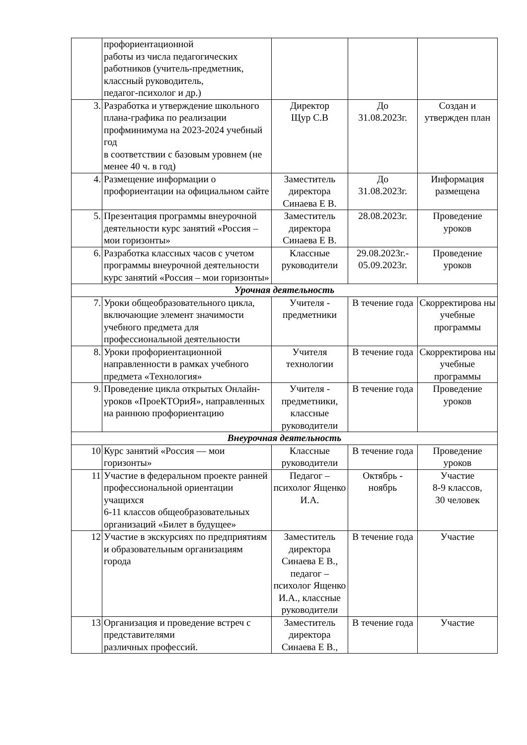| | профориентационной работы из числа педагогических работников (учитель-предметник, классный руководитель, педагог-психолог и др.) | | | |
| 3. | Разработка и утверждение школьного плана-графика по реализации профминимума на 2023-2024 учебный год в соответствии с базовым уровнем (не менее 40 ч. в год) | Директор Щур С.В | До 31.08.2023г. | Создан и утвержден план |
| 4. | Размещение информации о профориентации на официальном сайте | Заместитель директора Синаева Е В. | До 31.08.2023г. | Информация размещена |
| 5. | Презентация программы внеурочной деятельности курс занятий «Россия – мои горизонты» | Заместитель директора Синаева Е В. | 28.08.2023г. | Проведение уроков |
| 6. | Разработка классных часов с учетом программы внеурочной деятельности курс занятий «Россия – мои горизонты» | Классные руководители | 29.08.2023г.- 05.09.2023г. | Проведение уроков |
| Урочная деятельность | | | | |
| 7. | Уроки общеобразовательного цикла, включающие элемент значимости учебного предмета для профессиональной деятельности | Учителя - предметники | В течение года | Скорректирова ны учебные программы |
| 8. | Уроки профориентационной направленности в рамках учебного предмета «Технология» | Учителя технологии | В течение года | Скорректирова ны учебные программы |
| 9. | Проведение цикла открытых Онлайн-уроков «ПроеКТОриЯ», направленных на раннюю профориентацию | Учителя - предметники, классные руководители | В течение года | Проведение уроков |
| Внеурочная деятельность | | | | |
| 10 | Курс занятий «Россия — мои горизонты» | Классные руководители | В течение года | Проведение уроков |
| 11 | Участие в федеральном проекте ранней профессиональной ориентации учащихся 6-11 классов общеобразовательных организаций «Билет в будущее» | Педагог – психолог Ященко И.А. | Октябрь - ноябрь | Участие 8-9 классов, 30 человек |
| 12 | Участие в экскурсиях по предприятиям и образовательным организациям города | Заместитель директора Синаева Е В., педагог – психолог Ященко И.А., классные руководители | В течение года | Участие |
| 13 | Организация и проведение встреч с представителями различных профессий. | Заместитель директора Синаева Е В., | В течение года | Участие |